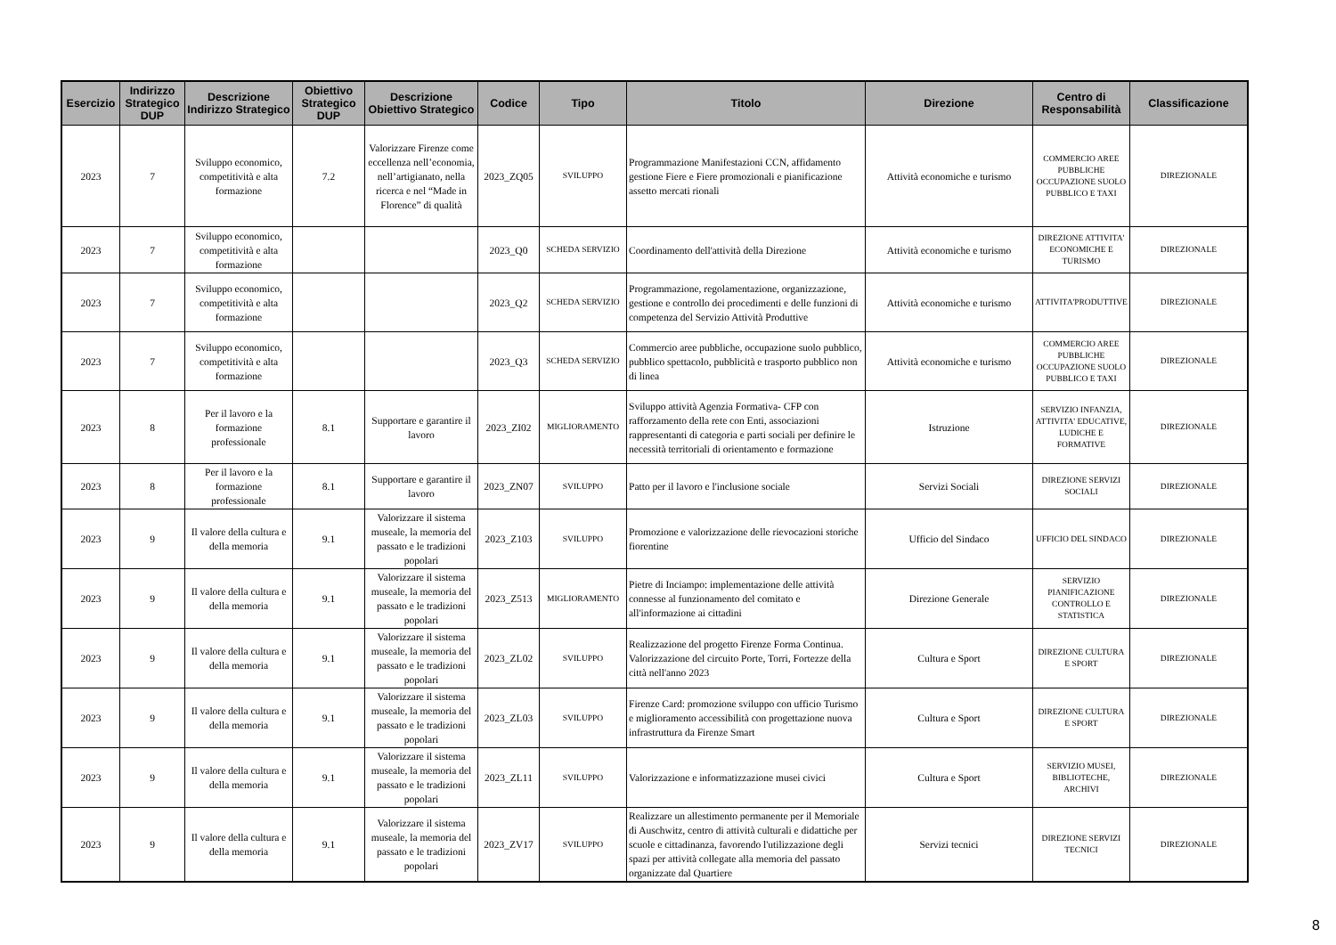| Esercizio | Indirizzo Strategico DUP | Descrizione Indirizzo Strategico | Obiettivo Strategico DUP | Descrizione Obiettivo Strategico | Codice | Tipo | Titolo | Direzione | Centro di Responsabilità | Classificazione |
| --- | --- | --- | --- | --- | --- | --- | --- | --- | --- | --- |
| 2023 | 7 | Sviluppo economico, competitività e alta formazione | 7.2 | Valorizzare Firenze come eccellenza nell’economia, nell’artigianato, nella ricerca e nel “Made in Florence” di qualità | 2023_ZQ05 | SVILUPPO | Programmazione Manifestazioni CCN, affidamento gestione Fiere e Fiere promozionali e pianificazione assetto mercati rionali | Attività economiche e turismo | COMMERCIO AREE PUBBLICHE OCCUPAZIONE SUOLO PUBBLICO E TAXI | DIREZIONALE |
| 2023 | 7 | Sviluppo economico, competitività e alta formazione | | | 2023_Q0 | SCHEDA SERVIZIO | Coordinamento dell'attività della Direzione | Attività economiche e turismo | DIREZIONE ATTIVITA' ECONOMICHE E TURISMO | DIREZIONALE |
| 2023 | 7 | Sviluppo economico, competitività e alta formazione | | | 2023_Q2 | SCHEDA SERVIZIO | Programmazione, regolamentazione, organizzazione, gestione e controllo dei procedimenti e delle funzioni di competenza del Servizio Attività Produttive | Attività economiche e turismo | ATTIVITA'PRODUTTIVE | DIREZIONALE |
| 2023 | 7 | Sviluppo economico, competitività e alta formazione | | | 2023_Q3 | SCHEDA SERVIZIO | Commercio aree pubbliche, occupazione suolo pubblico, pubblico spettacolo, pubblicità e trasporto pubblico non di linea | Attività economiche e turismo | COMMERCIO AREE PUBBLICHE OCCUPAZIONE SUOLO PUBBLICO E TAXI | DIREZIONALE |
| 2023 | 8 | Per il lavoro e la formazione professionale | 8.1 | Supportare e garantire il lavoro | 2023_ZI02 | MIGLIORAMENTO | Sviluppo attività Agenzia Formativa- CFP con rafforzamento della rete con Enti, associazioni rappresentanti di categoria e parti sociali per definire le necessità territoriali di orientamento e formazione | Istruzione | SERVIZIO INFANZIA, ATTIVITA' EDUCATIVE, LUDICHE E FORMATIVE | DIREZIONALE |
| 2023 | 8 | Per il lavoro e la formazione professionale | 8.1 | Supportare e garantire il lavoro | 2023_ZN07 | SVILUPPO | Patto per il lavoro e l'inclusione sociale | Servizi Sociali | DIREZIONE SERVIZI SOCIALI | DIREZIONALE |
| 2023 | 9 | Il valore della cultura e della memoria | 9.1 | Valorizzare il sistema museale, la memoria del passato e le tradizioni popolari | 2023_Z103 | SVILUPPO | Promozione e valorizzazione delle rievocazioni storiche fiorentine | Ufficio del Sindaco | UFFICIO DEL SINDACO | DIREZIONALE |
| 2023 | 9 | Il valore della cultura e della memoria | 9.1 | Valorizzare il sistema museale, la memoria del passato e le tradizioni popolari | 2023_Z513 | MIGLIORAMENTO | Pietre di Inciampo: implementazione delle attività connesse al funzionamento del comitato e all'informazione ai cittadini | Direzione Generale | SERVIZIO PIANIFICAZIONE CONTROLLO E STATISTICA | DIREZIONALE |
| 2023 | 9 | Il valore della cultura e della memoria | 9.1 | Valorizzare il sistema museale, la memoria del passato e le tradizioni popolari | 2023_ZL02 | SVILUPPO | Realizzazione del progetto Firenze Forma Continua. Valorizzazione del circuito Porte, Torri, Fortezze della città nell'anno 2023 | Cultura e Sport | DIREZIONE CULTURA E SPORT | DIREZIONALE |
| 2023 | 9 | Il valore della cultura e della memoria | 9.1 | Valorizzare il sistema museale, la memoria del passato e le tradizioni popolari | 2023_ZL03 | SVILUPPO | Firenze Card: promozione sviluppo con ufficio Turismo e miglioramento accessibilità con progettazione nuova infrastruttura da Firenze Smart | Cultura e Sport | DIREZIONE CULTURA E SPORT | DIREZIONALE |
| 2023 | 9 | Il valore della cultura e della memoria | 9.1 | Valorizzare il sistema museale, la memoria del passato e le tradizioni popolari | 2023_ZL11 | SVILUPPO | Valorizzazione e informatizzazione musei civici | Cultura e Sport | SERVIZIO MUSEI, BIBLIOTECHE, ARCHIVI | DIREZIONALE |
| 2023 | 9 | Il valore della cultura e della memoria | 9.1 | Valorizzare il sistema museale, la memoria del passato e le tradizioni popolari | 2023_ZV17 | SVILUPPO | Realizzare un allestimento permanente per il Memoriale di Auschwitz, centro di attività culturali e didattiche per scuole e cittadinanza, favorendo l'utilizzazione degli spazi per attività collegate alla memoria del passato organizzate dal Quartiere | Servizi tecnici | DIREZIONE SERVIZI TECNICI | DIREZIONALE |
8